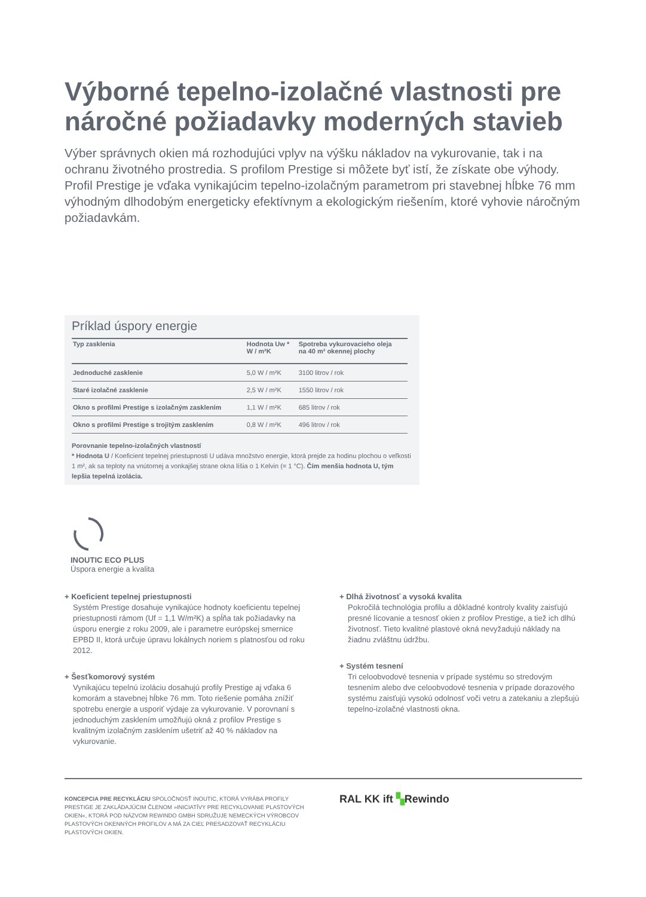Výborné tepelno-izolačné vlastnosti pre náročné požiadavky moderných stavieb
Výber správnych okien má rozhodujúci vplyv na výšku nákladov na vykurovanie, tak i na ochranu životného prostredia. S profilom Prestige si môžete byť istí, že získate obe výhody. Profil Prestige je vďaka vynikajúcim tepelno-izolačným parametrom pri stavebnej hĺbke 76 mm výhodným dlhodobým energeticky efektívnym a ekologickým riešením, ktoré vyhovie náročným požiadavkám.
Príklad úspory energie
| Typ zasklenia | Hodnota Uw * W / m²K | Spotreba vykurovacieho oleja na 40 m² okennej plochy |
| --- | --- | --- |
| Jednoduché zasklenie | 5,0 W / m²K | 3100 litrov / rok |
| Staré izolačné zasklenie | 2,5 W / m²K | 1550 litrov / rok |
| Okno s profilmi Prestige s izolačným zasklením | 1,1 W / m²K | 685 litrov / rok |
| Okno s profilmi Prestige s trojitým zasklením | 0,8 W / m²K | 496 litrov / rok |
Porovnanie tepelno-izolačných vlastností
* Hodnota U / Koeficient tepelnej priestupnosti U udáva množstvo energie, ktorá prejde za hodinu plochou o veľkosti 1 m², ak sa teploty na vnútornej a vonkajšej strane okna líšia o 1 Kelvin (= 1 °C). Čím menšia hodnota U, tým lepšia tepelná izolácia.
INOUTIC ECO PLUS
Úspora energie a kvalita
+ Koeficient tepelnej priestupnosti
Systém Prestige dosahuje vynikajúce hodnoty koeficientu tepelnej priestupnosti rámom (Uf = 1,1 W/m²K) a spĺňa tak požiadavky na úsporu energie z roku 2009, ale i parametre európskej smernice EPBD II, ktorá určuje úpravu lokálnych noriem s platnosťou od roku 2012.
+ Šesťkomorový systém
Vynikajúcu tepelnú izoláciu dosahujú profily Prestige aj vďaka 6 komorám a stavebnej hĺbke 76 mm. Toto riešenie pomáha znížiť spotrebu energie a usporiť výdaje za vykurovanie. V porovnaní s jednoduchým zasklením umožňujú okná z profilov Prestige s kvalitným izolačným zasklením ušetriť až 40 % nákladov na vykurovanie.
+ Dlhá životnosť a vysoká kvalita
Pokročilá technológia profilu a dôkladné kontroly kvality zaisťujú presné lícovanie a tesnosť okien z profilov Prestige, a tiež ich dlhú životnosť. Tieto kvalitné plastové okná nevyžadujú náklady na žiadnu zvláštnu údržbu.
+ Systém tesnení
Tri celoobvodové tesnenia v prípade systému so stredovým tesnením alebo dve celoobvodové tesnenia v prípade dorazového systému zaisťujú vysokú odolnosť voči vetru a zatekaniu a zlepšujú tepelno-izolačné vlastnosti okna.
KONCEPCIA PRE RECYKLÁCIU SPOLOČNOSŤ INOUTIC, KTORÁ VYRÁBA PROFILY PRESTIGE JE ZAKLÁDAJÚCIM ČLENOM »INICIATÍVY PRE RECYKLOVANIE PLASTOVÝCH OKIEN«, KTORÁ POD NÁZVOM REWINDO GMBH SDRUŽUJE NEMECKÝCH VÝROBCOV PLASTOVÝCH OKENNÝCH PROFILOV A MÁ ZA CIEĽ PRESADZOVAŤ RECYKLÁCIU PLASTOVÝCH OKIEN.
RAL KK ift ▚Rewindo